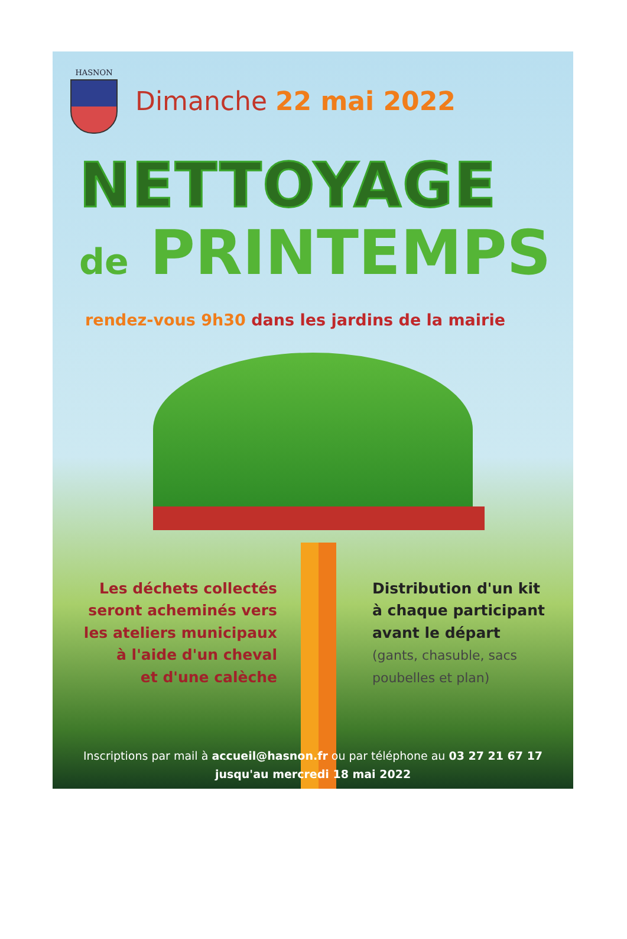HASNON
Dimanche 22 mai 2022
NETTOYAGE
de PRINTEMPS
rendez-vous 9h30 dans les jardins de la mairie
Les déchets collectés
seront acheminés vers
les ateliers municipaux
à l'aide d'un cheval
et d'une calèche
Distribution d'un kit
à chaque participant
avant le départ
(gants, chasuble, sacs poubelles et plan)
Inscriptions par mail à accueil@hasnon.fr ou par téléphone au 03 27 21 67 17
jusqu'au mercredi 18 mai 2022